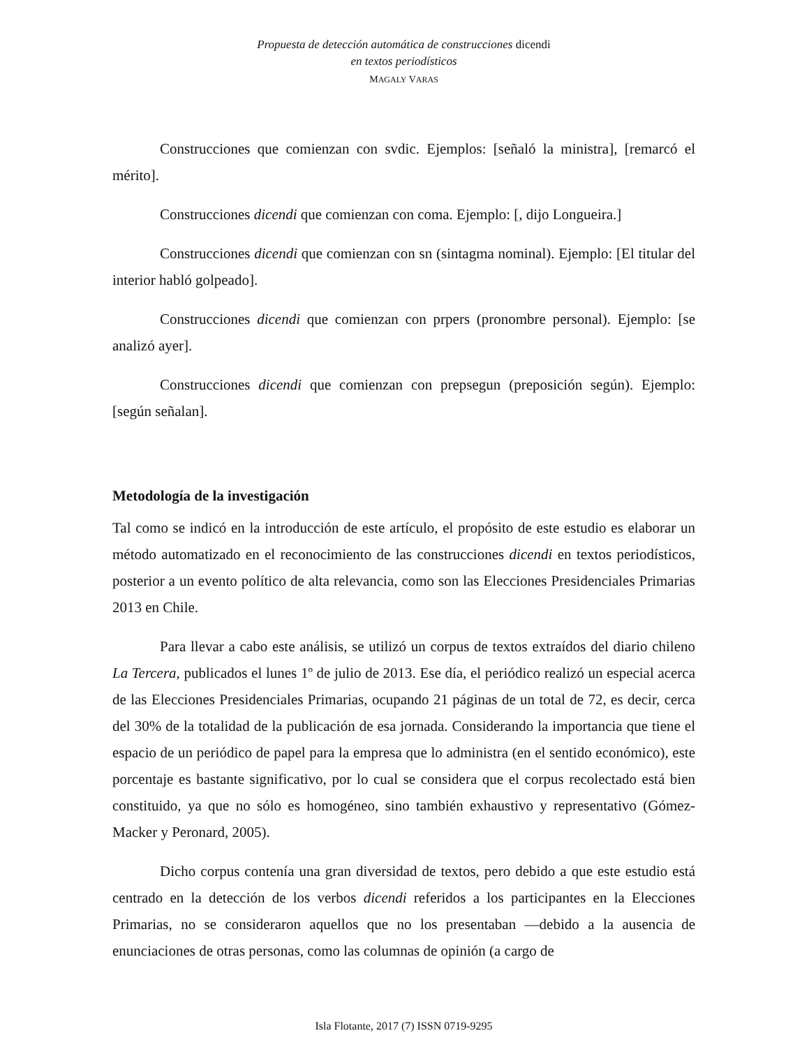Propuesta de detección automática de construcciones dicendi
en textos periodísticos
MAGALY VARAS
Construcciones que comienzan con svdic. Ejemplos: [señaló la ministra], [remarcó el mérito].
Construcciones dicendi que comienzan con coma. Ejemplo: [, dijo Longueira.]
Construcciones dicendi que comienzan con sn (sintagma nominal). Ejemplo: [El titular del interior habló golpeado].
Construcciones dicendi que comienzan con prpers (pronombre personal). Ejemplo: [se analizó ayer].
Construcciones dicendi que comienzan con prepsegun (preposición según). Ejemplo: [según señalan].
Metodología de la investigación
Tal como se indicó en la introducción de este artículo, el propósito de este estudio es elaborar un método automatizado en el reconocimiento de las construcciones dicendi en textos periodísticos, posterior a un evento político de alta relevancia, como son las Elecciones Presidenciales Primarias 2013 en Chile.
Para llevar a cabo este análisis, se utilizó un corpus de textos extraídos del diario chileno La Tercera, publicados el lunes 1º de julio de 2013. Ese día, el periódico realizó un especial acerca de las Elecciones Presidenciales Primarias, ocupando 21 páginas de un total de 72, es decir, cerca del 30% de la totalidad de la publicación de esa jornada. Considerando la importancia que tiene el espacio de un periódico de papel para la empresa que lo administra (en el sentido económico), este porcentaje es bastante significativo, por lo cual se considera que el corpus recolectado está bien constituido, ya que no sólo es homogéneo, sino también exhaustivo y representativo (Gómez-Macker y Peronard, 2005).
Dicho corpus contenía una gran diversidad de textos, pero debido a que este estudio está centrado en la detección de los verbos dicendi referidos a los participantes en la Elecciones Primarias, no se consideraron aquellos que no los presentaban —debido a la ausencia de enunciaciones de otras personas, como las columnas de opinión (a cargo de
Isla Flotante, 2017 (7) ISSN 0719-9295